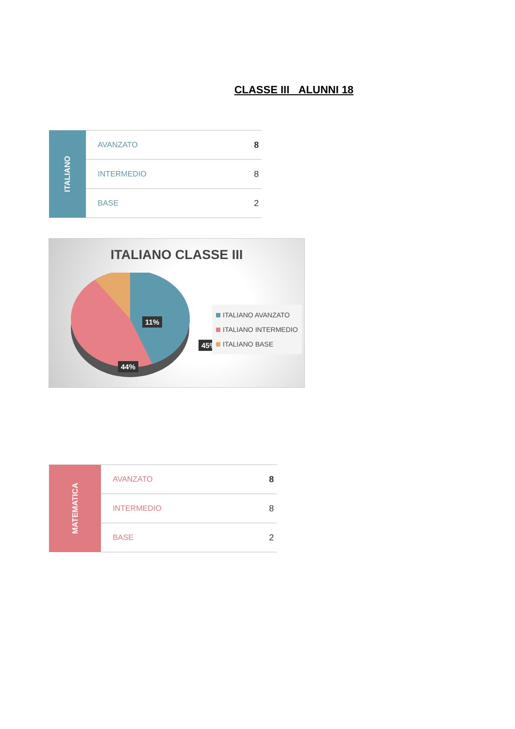CLASSE III ALUNNI 18
| ITALIANO | AVANZATO | 8 |
| | INTERMEDIO | 8 |
| | BASE | 2 |
ITALIANO CLASSE III
11%
45%
44%
ITALIANO AVANZATO
ITALIANO INTERMEDIO
ITALIANO BASE
| MATEMATICA | AVANZATO | 8 |
| | INTERMEDIO | 8 |
| | BASE | 2 |